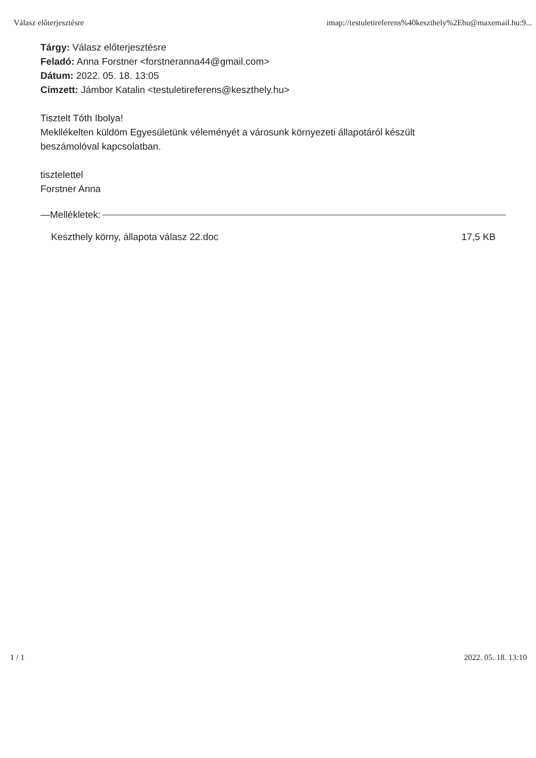Válasz előterjesztésre imap://testuletireferens%40keszthely%2Ehu@maxemail.hu:9...
Tárgy: Válasz előterjesztésre
Feladó: Anna Forstner <forstneranna44@gmail.com>
Dátum: 2022. 05. 18. 13:05
Címzett: Jámbor Katalin <testuletireferens@keszthely.hu>
Tisztelt Tóth Ibolya!
Mekllékelten küldöm Egyesületünk véleményét a városunk környezeti állapotáról készült
beszámolóval kapcsolatban.
tisztelettel
Forstner Anna
—Mellékletek:
Keszthely körny, állapota válasz 22.doc 17,5 KB
1 / 1 2022. 05. 18. 13:10